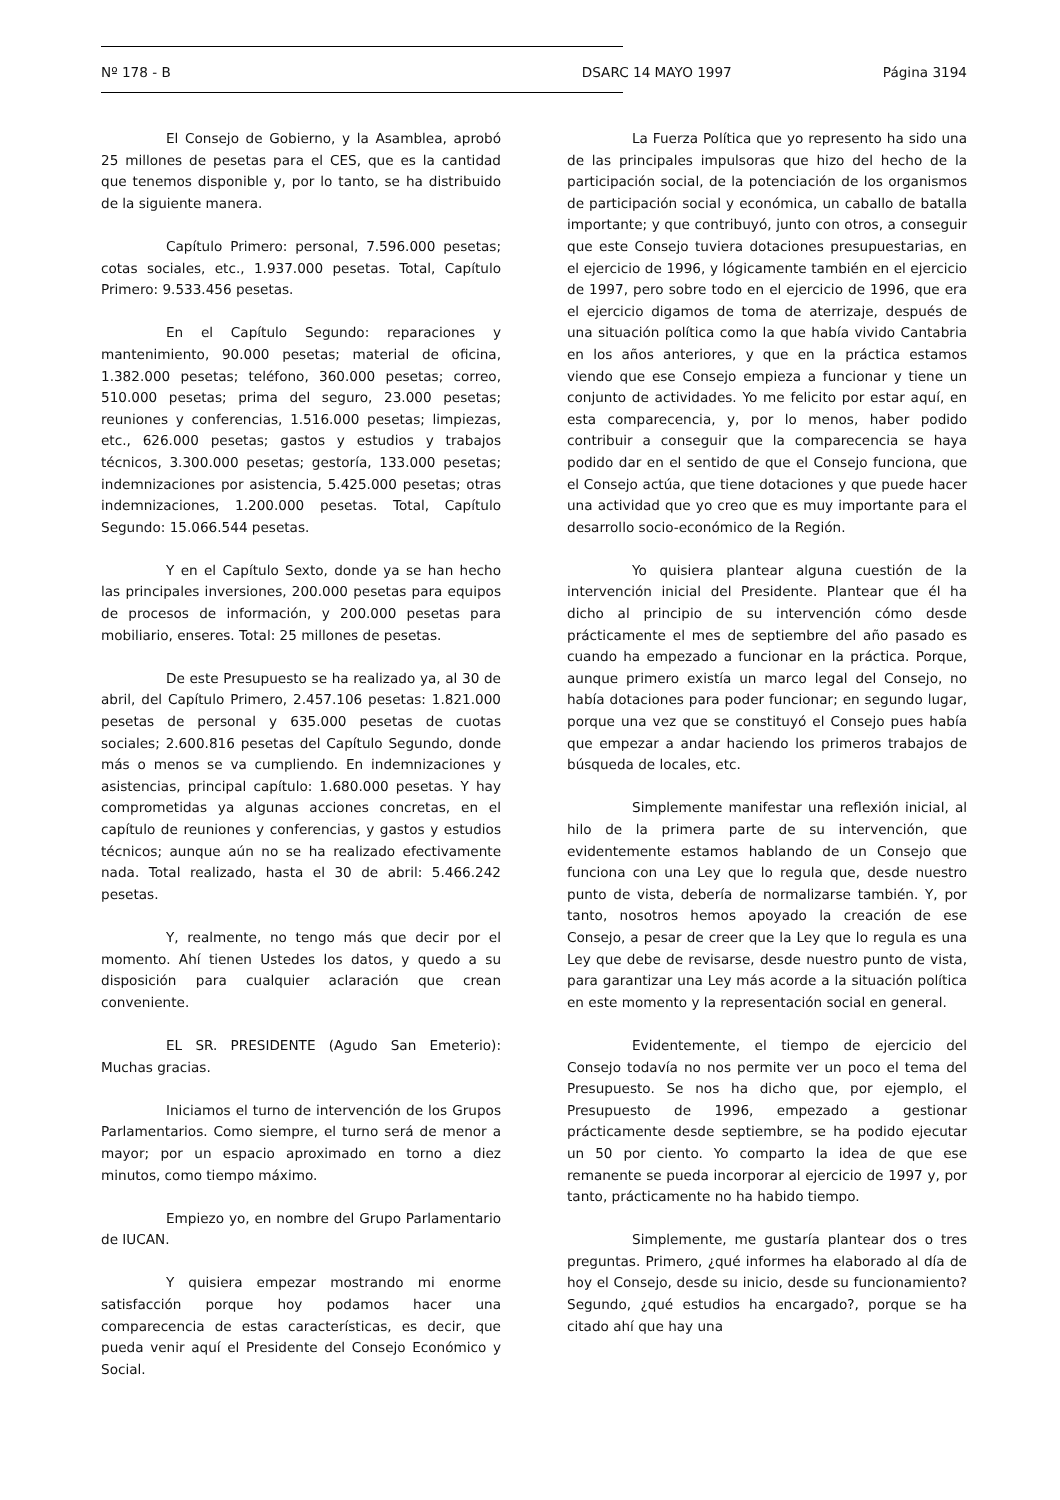Nº 178 - B DSARC 14 MAYO 1997 Página 3194
El Consejo de Gobierno, y la Asamblea, aprobó 25 millones de pesetas para el CES, que es la cantidad que tenemos disponible y, por lo tanto, se ha distribuido de la siguiente manera.
Capítulo Primero: personal, 7.596.000 pesetas; cotas sociales, etc., 1.937.000 pesetas. Total, Capítulo Primero: 9.533.456 pesetas.
En el Capítulo Segundo: reparaciones y mantenimiento, 90.000 pesetas; material de oficina, 1.382.000 pesetas; teléfono, 360.000 pesetas; correo, 510.000 pesetas; prima del seguro, 23.000 pesetas; reuniones y conferencias, 1.516.000 pesetas; limpiezas, etc., 626.000 pesetas; gastos y estudios y trabajos técnicos, 3.300.000 pesetas; gestoría, 133.000 pesetas; indemnizaciones por asistencia, 5.425.000 pesetas; otras indemnizaciones, 1.200.000 pesetas. Total, Capítulo Segundo: 15.066.544 pesetas.
Y en el Capítulo Sexto, donde ya se han hecho las principales inversiones, 200.000 pesetas para equipos de procesos de información, y 200.000 pesetas para mobiliario, enseres. Total: 25 millones de pesetas.
De este Presupuesto se ha realizado ya, al 30 de abril, del Capítulo Primero, 2.457.106 pesetas: 1.821.000 pesetas de personal y 635.000 pesetas de cuotas sociales; 2.600.816 pesetas del Capítulo Segundo, donde más o menos se va cumpliendo. En indemnizaciones y asistencias, principal capítulo: 1.680.000 pesetas. Y hay comprometidas ya algunas acciones concretas, en el capítulo de reuniones y conferencias, y gastos y estudios técnicos; aunque aún no se ha realizado efectivamente nada. Total realizado, hasta el 30 de abril: 5.466.242 pesetas.
Y, realmente, no tengo más que decir por el momento. Ahí tienen Ustedes los datos, y quedo a su disposición para cualquier aclaración que crean conveniente.
EL SR. PRESIDENTE (Agudo San Emeterio): Muchas gracias.
Iniciamos el turno de intervención de los Grupos Parlamentarios. Como siempre, el turno será de menor a mayor; por un espacio aproximado en torno a diez minutos, como tiempo máximo.
Empiezo yo, en nombre del Grupo Parlamentario de IUCAN.
Y quisiera empezar mostrando mi enorme satisfacción porque hoy podamos hacer una comparecencia de estas características, es decir, que pueda venir aquí el Presidente del Consejo Económico y Social.
La Fuerza Política que yo represento ha sido una de las principales impulsoras que hizo del hecho de la participación social, de la potenciación de los organismos de participación social y económica, un caballo de batalla importante; y que contribuyó, junto con otros, a conseguir que este Consejo tuviera dotaciones presupuestarias, en el ejercicio de 1996, y lógicamente también en el ejercicio de 1997, pero sobre todo en el ejercicio de 1996, que era el ejercicio digamos de toma de aterrizaje, después de una situación política como la que había vivido Cantabria en los años anteriores, y que en la práctica estamos viendo que ese Consejo empieza a funcionar y tiene un conjunto de actividades. Yo me felicito por estar aquí, en esta comparecencia, y, por lo menos, haber podido contribuir a conseguir que la comparecencia se haya podido dar en el sentido de que el Consejo funciona, que el Consejo actúa, que tiene dotaciones y que puede hacer una actividad que yo creo que es muy importante para el desarrollo socio-económico de la Región.
Yo quisiera plantear alguna cuestión de la intervención inicial del Presidente. Plantear que él ha dicho al principio de su intervención cómo desde prácticamente el mes de septiembre del año pasado es cuando ha empezado a funcionar en la práctica. Porque, aunque primero existía un marco legal del Consejo, no había dotaciones para poder funcionar; en segundo lugar, porque una vez que se constituyó el Consejo pues había que empezar a andar haciendo los primeros trabajos de búsqueda de locales, etc.
Simplemente manifestar una reflexión inicial, al hilo de la primera parte de su intervención, que evidentemente estamos hablando de un Consejo que funciona con una Ley que lo regula que, desde nuestro punto de vista, debería de normalizarse también. Y, por tanto, nosotros hemos apoyado la creación de ese Consejo, a pesar de creer que la Ley que lo regula es una Ley que debe de revisarse, desde nuestro punto de vista, para garantizar una Ley más acorde a la situación política en este momento y la representación social en general.
Evidentemente, el tiempo de ejercicio del Consejo todavía no nos permite ver un poco el tema del Presupuesto. Se nos ha dicho que, por ejemplo, el Presupuesto de 1996, empezado a gestionar prácticamente desde septiembre, se ha podido ejecutar un 50 por ciento. Yo comparto la idea de que ese remanente se pueda incorporar al ejercicio de 1997 y, por tanto, prácticamente no ha habido tiempo.
Simplemente, me gustaría plantear dos o tres preguntas. Primero, ¿qué informes ha elaborado al día de hoy el Consejo, desde su inicio, desde su funcionamiento? Segundo, ¿qué estudios ha encargado?, porque se ha citado ahí que hay una